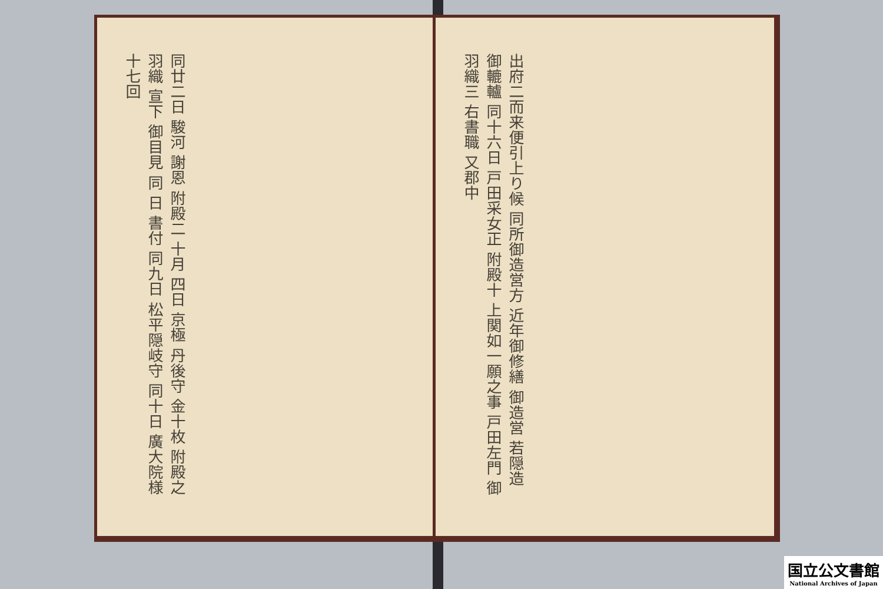出府二而来便引上り候 同所御造営方 近年御修繕 御造営 若隠造 御轆轤 同十六日 戸田采女正 附殿十 上関如一願之事 戸田左門 御羽織三 右書職 又郡中
同廿二日 駿河 謝恩 附殿二 十月 四日 京極 丹後守 金十枚 附殿之 羽織 宣下 御目見 同 日 書付 同九日 松平隠岐守 同十日 廣大院様 十七回
国立公文書館
National Archives of Japan